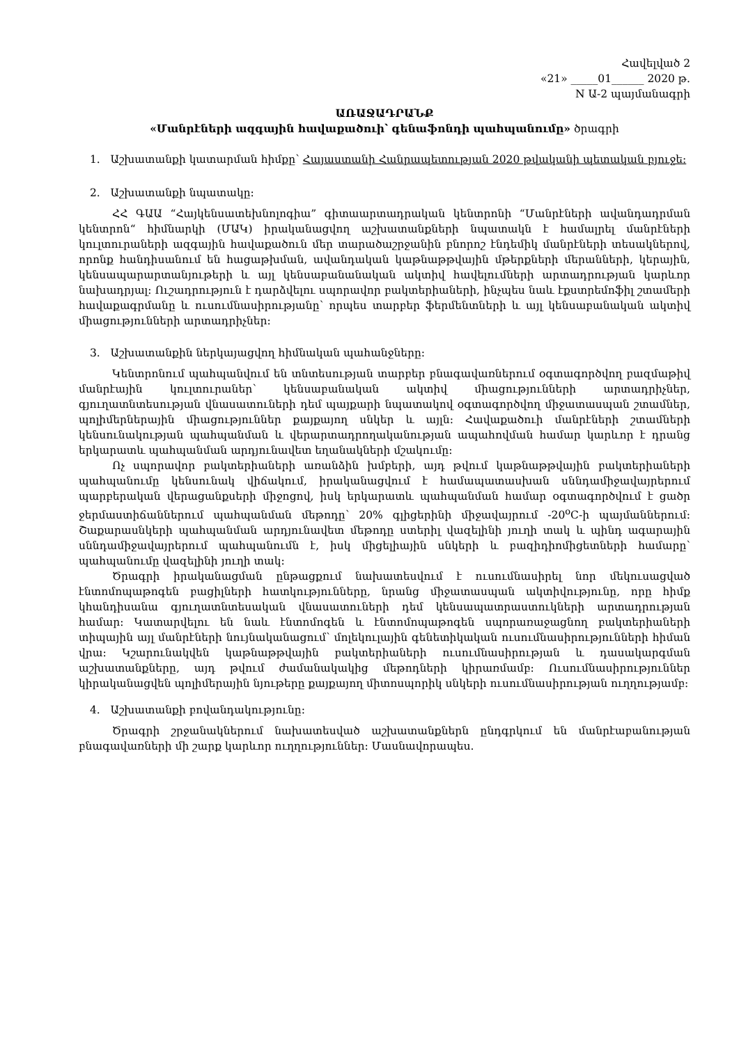Հավելված 2
«21» _____01______ 2020 թ.
N Ա-2 պայմանագրի
ԱՌԱՋԱԴՐԱՆՔ
«Մանրէների ազգային հավաքածուի՝ գենաֆոնդի պահպանումը» ծրագրի
1. Աշխատանքի կատարման հիմքը՝ Հայաստանի Հանրապետության 2020 թվականի պետական բյուջե:
2. Աշխատանքի նպատակը:
ՀՀ ԳԱԱ “Հայկենսատեխնոլոգիա” գիտաարտադրական կենտրոնի “Մանրէների ավանդադրման կենտրոն“ հիմնարկի (ՄԱԿ) իրականացվող աշխատանքների նպատակն է համալրել մանրէների կուլտուրաների ազգային հավաքածուն մեր տարածաշրջանին բնորոշ էնդեմիկ մանրէների տեսակներով, որոնք հանդիսանում են հացաթխման, ավանդական կաթնաթթվային մթերքների մերանների, կերային, կենսապարարտանյութերի և այլ կենսաբանանական ակտիվ հավելումների արտադրության կարևոր նախադրյալ: Ուշադրություն է դարձվելու սպորավոր բակտերիաների, ինչպես նաև էքստրեմոֆիլ շտամերի հավաքագրմանը և ուսումնասիրությանը՝ որպես տարբեր ֆերմենտների և այլ կենսաբանական ակտիվ միացությունների արտադրիչներ:
3. Աշխատանքին ներկայացվող հիմնական պահանջները:
Կենտրոնում պահպանվում են տնտեսության տարբեր բնագավառներում օգտագործվող բազմաթիվ մանրէային կուլտուրաներ՝ կենսաբանական ակտիվ միացությունների արտադրիչներ, գյուղատնտեսության վնասատուների դեմ պայքարի նպատակով օգտագործվող միջատասպան շտամներ, պոլիմերներային միացություններ քայքայող սնկեր և այլն: Հավաքածուի մանրէների շտամների կենսունակության պահպանման և վերարտադրողականության ապահովման համար կարևոր է դրանց երկարատև պահպանման արդյունավետ եղանակների մշակումը:
Ոչ սպորավոր բակտերիաների առանձին խմբերի, այդ թվում կաթնաթթվային բակտերիաների պահպանումը կենսունակ վիճակում, իրականացվում է համապատասխան սննդամիջավայրերում պարբերական վերացանքսերի միջոցով, իսկ երկարատև պահպանման համար օգտագործվում է ցածր ջերմաստիճաններում պահպանման մեթոդը՝ 20% գլիցերինի միջավայրում -20<sup>o</sup>C-ի պայմաններում: Շաքարասնկերի պահպանման արդյունավետ մեթոդը ստերիլ վազելինի յուղի տակ և պինդ ագարային սննդամիջավայրերում պահպանումն է, իսկ միցելիային սնկերի և բազիդիոմիցետների համարը՝ պահպանումը վազելինի յուղի տակ:
Ծրագրի իրականացման ընթացքում նախատեսվում է ուսումնասիրել նոր մեկուսացված էնտոմոպաթոգեն բացիլների հատկությունները, նրանց միջատասպան ակտիվությունը, որը հիմք կհանդիսանա գյուղատնտեսական վնասատուների դեմ կենսապատրաստուկների արտադրության համար: Կատարվելու են նաև էնտոմոգեն և էնտոմոպաթոգեն սպորառաջացնող բակտերիաների տիպային այլ մանրէների նույնականացում՝ մոլեկուլային գենետիկական ուսումնասիրությունների հիման վրա: Կշարունակվեն կաթնաթթվային բակտերիաների ուսումնասիրության և դասակարգման աշխատանքները, այդ թվում ժամանակակից մեթոդների կիրառմամբ: Ուսումնասիրություններ կիրականացվեն պոլիմերային նյութերը քայքայող միտոսպորիկ սնկերի ուսումնասիրության ուղղությամբ:
4. Աշխատանքի բովանդակությունը:
Ծրագրի շրջանակներում նախատեսված աշխատանքներն ընդգրկում են մանրէաբանության բնագավառների մի շարք կարևոր ուղղություններ: Մասնավորապես.